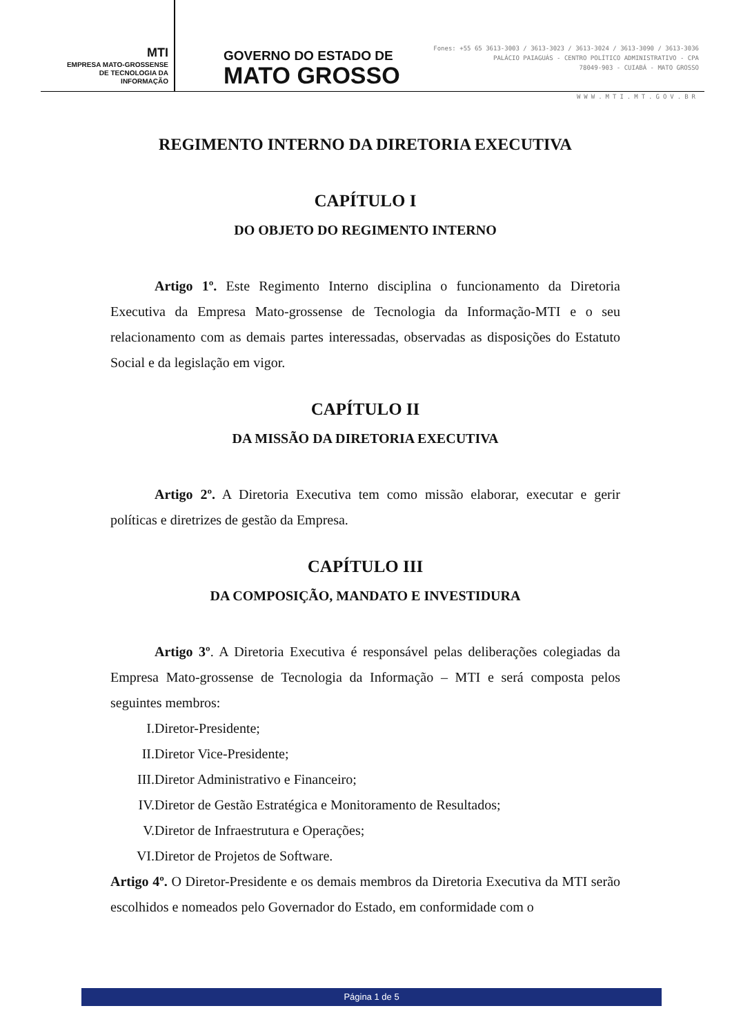MTI
EMPRESA MATO-GROSSENSE
DE TECNOLOGIA DA
INFORMAÇÃO
GOVERNO DO ESTADO DE
MATO GROSSO
Fones: +55 65 3613-3003 / 3613-3023 / 3613-3024 / 3613-3090 / 3613-3036
PALÁCIO PAIAGUÁS - CENTRO POLÍTICO ADMINISTRATIVO - CPA
78049-903 - CUIABÁ - MATO GROSSO
WWW.MTI.MT.GOV.BR
REGIMENTO INTERNO DA DIRETORIA EXECUTIVA
CAPÍTULO I
DO OBJETO DO REGIMENTO INTERNO
Artigo 1º. Este Regimento Interno disciplina o funcionamento da Diretoria Executiva da Empresa Mato-grossense de Tecnologia da Informação-MTI e o seu relacionamento com as demais partes interessadas, observadas as disposições do Estatuto Social e da legislação em vigor.
CAPÍTULO II
DA MISSÃO DA DIRETORIA EXECUTIVA
Artigo 2º. A Diretoria Executiva tem como missão elaborar, executar e gerir políticas e diretrizes de gestão da Empresa.
CAPÍTULO III
DA COMPOSIÇÃO, MANDATO E INVESTIDURA
Artigo 3º. A Diretoria Executiva é responsável pelas deliberações colegiadas da Empresa Mato-grossense de Tecnologia da Informação – MTI e será composta pelos seguintes membros:
I. Diretor-Presidente;
II. Diretor Vice-Presidente;
III. Diretor Administrativo e Financeiro;
IV. Diretor de Gestão Estratégica e Monitoramento de Resultados;
V. Diretor de Infraestrutura e Operações;
VI. Diretor de Projetos de Software.
Artigo 4º. O Diretor-Presidente e os demais membros da Diretoria Executiva da MTI serão escolhidos e nomeados pelo Governador do Estado, em conformidade com o
Página 1 de 5